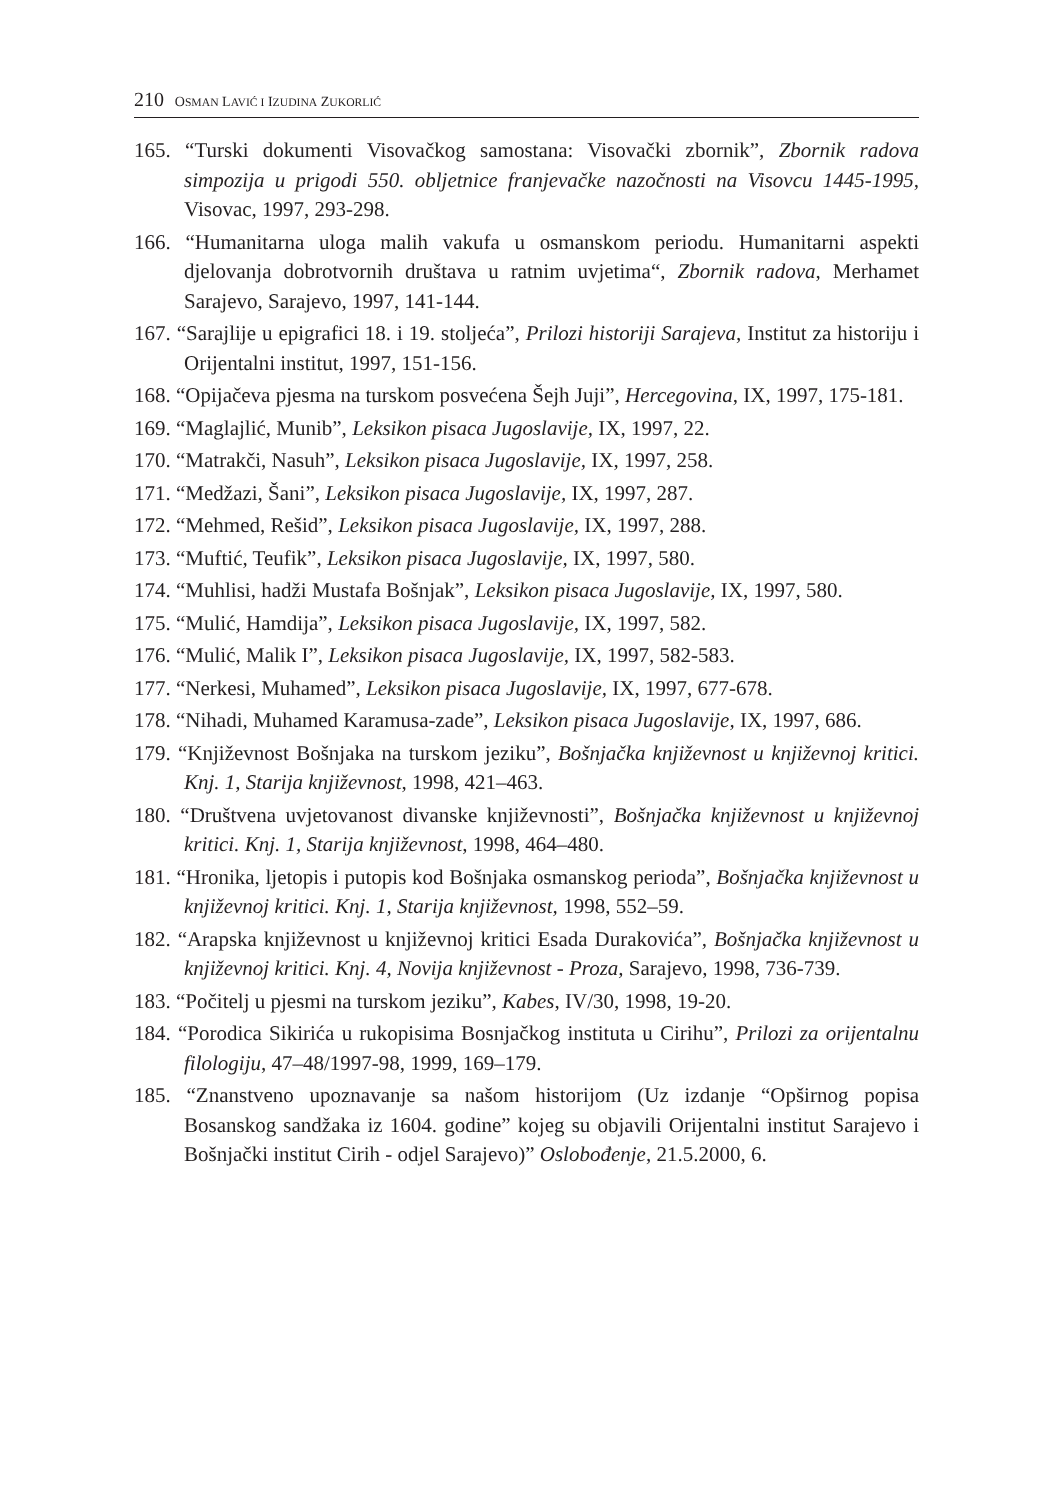210 OSMAN LAVIĆ I IZUDINA ZUKORLIĆ
165. “Turski dokumenti Visovačkog samostana: Visovački zbornik”, Zbornik radova simpozija u prigodi 550. obljetnice franjevačke nazočnosti na Visovcu 1445-1995, Visovac, 1997, 293-298.
166. “Humanitarna uloga malih vakufa u osmanskom periodu. Humanitarni aspekti djelovanja dobrotvornih društava u ratnim uvjetima“, Zbornik radova, Merhamet Sarajevo, Sarajevo, 1997, 141-144.
167. “Sarajlije u epigrafici 18. i 19. stoljeća”, Prilozi historiji Sarajeva, Institut za historiju i Orijentalni institut, 1997, 151-156.
168. “Opijačeva pjesma na turskom posvećena Šejh Juji”, Hercegovina, IX, 1997, 175-181.
169. “Maglajlić, Munib”, Leksikon pisaca Jugoslavije, IX, 1997, 22.
170. “Matrakči, Nasuh”, Leksikon pisaca Jugoslavije, IX, 1997, 258.
171. “Medžazi, Šani”, Leksikon pisaca Jugoslavije, IX, 1997, 287.
172. “Mehmed, Rešid”, Leksikon pisaca Jugoslavije, IX, 1997, 288.
173. “Muftić, Teufik”, Leksikon pisaca Jugoslavije, IX, 1997, 580.
174. “Muhlisi, hadži Mustafa Bošnjak”, Leksikon pisaca Jugoslavije, IX, 1997, 580.
175. “Mulić, Hamdija”, Leksikon pisaca Jugoslavije, IX, 1997, 582.
176. “Mulić, Malik I”, Leksikon pisaca Jugoslavije, IX, 1997, 582-583.
177. “Nerkesi, Muhamed”, Leksikon pisaca Jugoslavije, IX, 1997, 677-678.
178. “Nihadi, Muhamed Karamusa-zade”, Leksikon pisaca Jugoslavije, IX, 1997, 686.
179. “Književnost Bošnjaka na turskom jeziku”, Bošnjačka književnost u književnoj kritici. Knj. 1, Starija književnost, 1998, 421–463.
180. “Društvena uvjetovanost divanske književnosti”, Bošnjačka književnost u književnoj kritici. Knj. 1, Starija književnost, 1998, 464–480.
181. “Hronika, ljetopis i putopis kod Bošnjaka osmanskog perioda”, Bošnjačka književnost u književnoj kritici. Knj. 1, Starija književnost, 1998, 552–59.
182. “Arapska književnost u književnoj kritici Esada Durakovića”, Bošnjačka književnost u književnoj kritici. Knj. 4, Novija književnost - Proza, Sarajevo, 1998, 736-739.
183. “Počitelj u pjesmi na turskom jeziku”, Kabes, IV/30, 1998, 19-20.
184. “Porodica Sikirića u rukopisima Bosnjačkog instituta u Cirihu”, Prilozi za orijentalnu filologiju, 47–48/1997-98, 1999, 169–179.
185. “Znanstveno upoznavanje sa našom historijom (Uz izdanje “Opširnog popisa Bosanskog sandžaka iz 1604. godine” kojeg su objavili Orijentalni institut Sarajevo i Bošnjački institut Cirih - odjel Sarajevo)” Oslobođenje, 21.5.2000, 6.